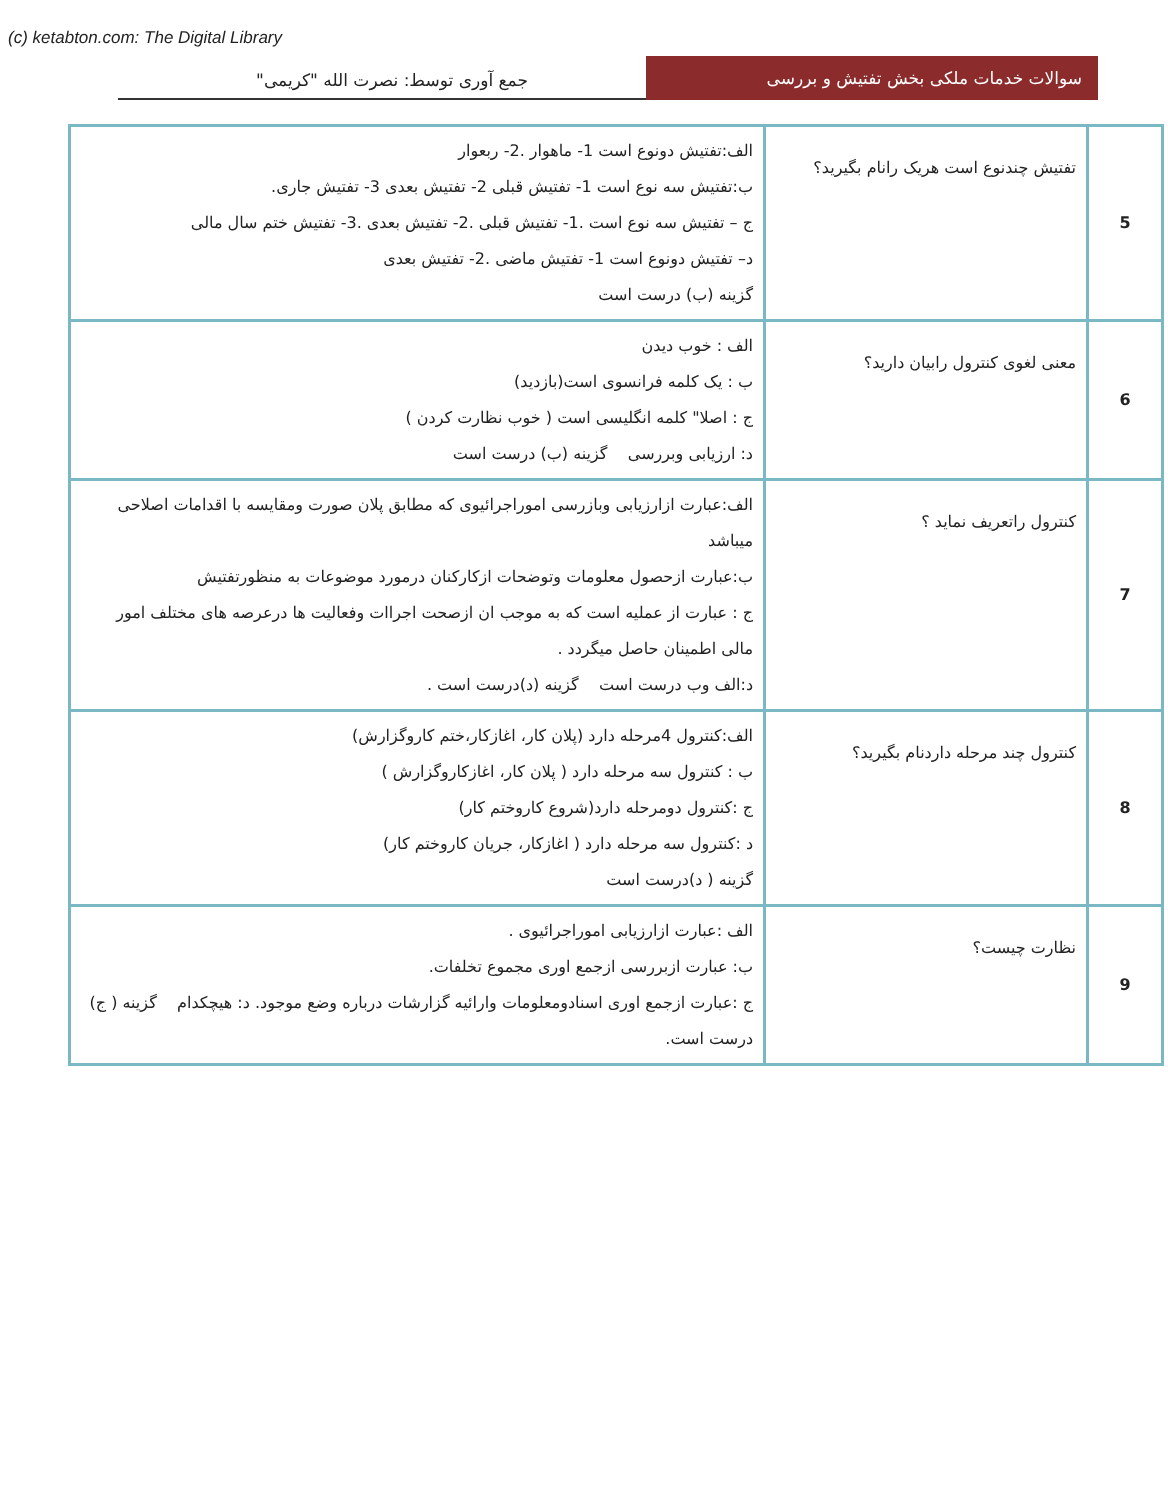(c) ketabton.com: The Digital Library
سوالات خدمات ملکی بخش تفتیش و بررسی
جمع آوری توسط: نصرت الله "کریمی"
| 5 | تفتیش چندنوع است هریک رانام بگیرید؟ | الف:تفتیش دونوع است 1- ماهوار .2- ربعوار ب:تفتیش سه نوع است 1- تفتیش قبلی 2- تفتیش بعدی 3- تفتیش جاری. ج – تفتیش سه نوع است .1- تفتیش قبلی .2- تفتیش بعدی .3- تفتیش ختم سال مالی د– تفتیش دونوع است 1- تفتیش ماضی .2- تفتیش بعدی گزینه (ب) درست است |
| 6 | معنی لغوی کنترول رابیان دارید؟ | الف : خوب دیدن ب : یک کلمه فرانسوی است(بازدید) ج : اصلا" کلمه انگلیسی است ( خوب نظارت کردن ) د: ارزیابی وبررسی گزینه (ب) درست است |
| 7 | کنترول راتعریف نماید ؟ | الف:عبارت ازارزیابی وبازرسی اموراجرائیوی که مطابق پلان صورت ومقایسه با اقدامات اصلاحی میباشد ب:عبارت ازحصول معلومات وتوضحات ازکارکنان درمورد موضوعات به منظورتفتیش ج : عبارت از عملیه است که به موجب ان ازصحت اجراات وفعالیت ها درعرصه های مختلف امور مالی اطمینان حاصل میگردد . د:الف وب درست است گزینه (د)درست است . |
| 8 | کنترول چند مرحله داردنام بگیرید؟ | الف:کنترول 4مرحله دارد (پلان کار، اغازکار،ختم کاروگزارش) ب : کنترول سه مرحله دارد ( پلان کار، اغازکاروگزارش ) ج :کنترول دومرحله دارد(شروع کاروختم کار) د :کنترول سه مرحله دارد ( اغازکار، جریان کاروختم کار) گزینه ( د)درست است |
| 9 | نظارت چیست؟ | الف :عبارت ازارزیابی اموراجرائیوی . ب: عبارت ازبررسی ازجمع اوری مجموع تخلفات. ج :عبارت ازجمع اوری اسنادومعلومات وارائیه گزارشات درباره وضع موجود. د: هیچکدام گزینه ( ج) درست است. |